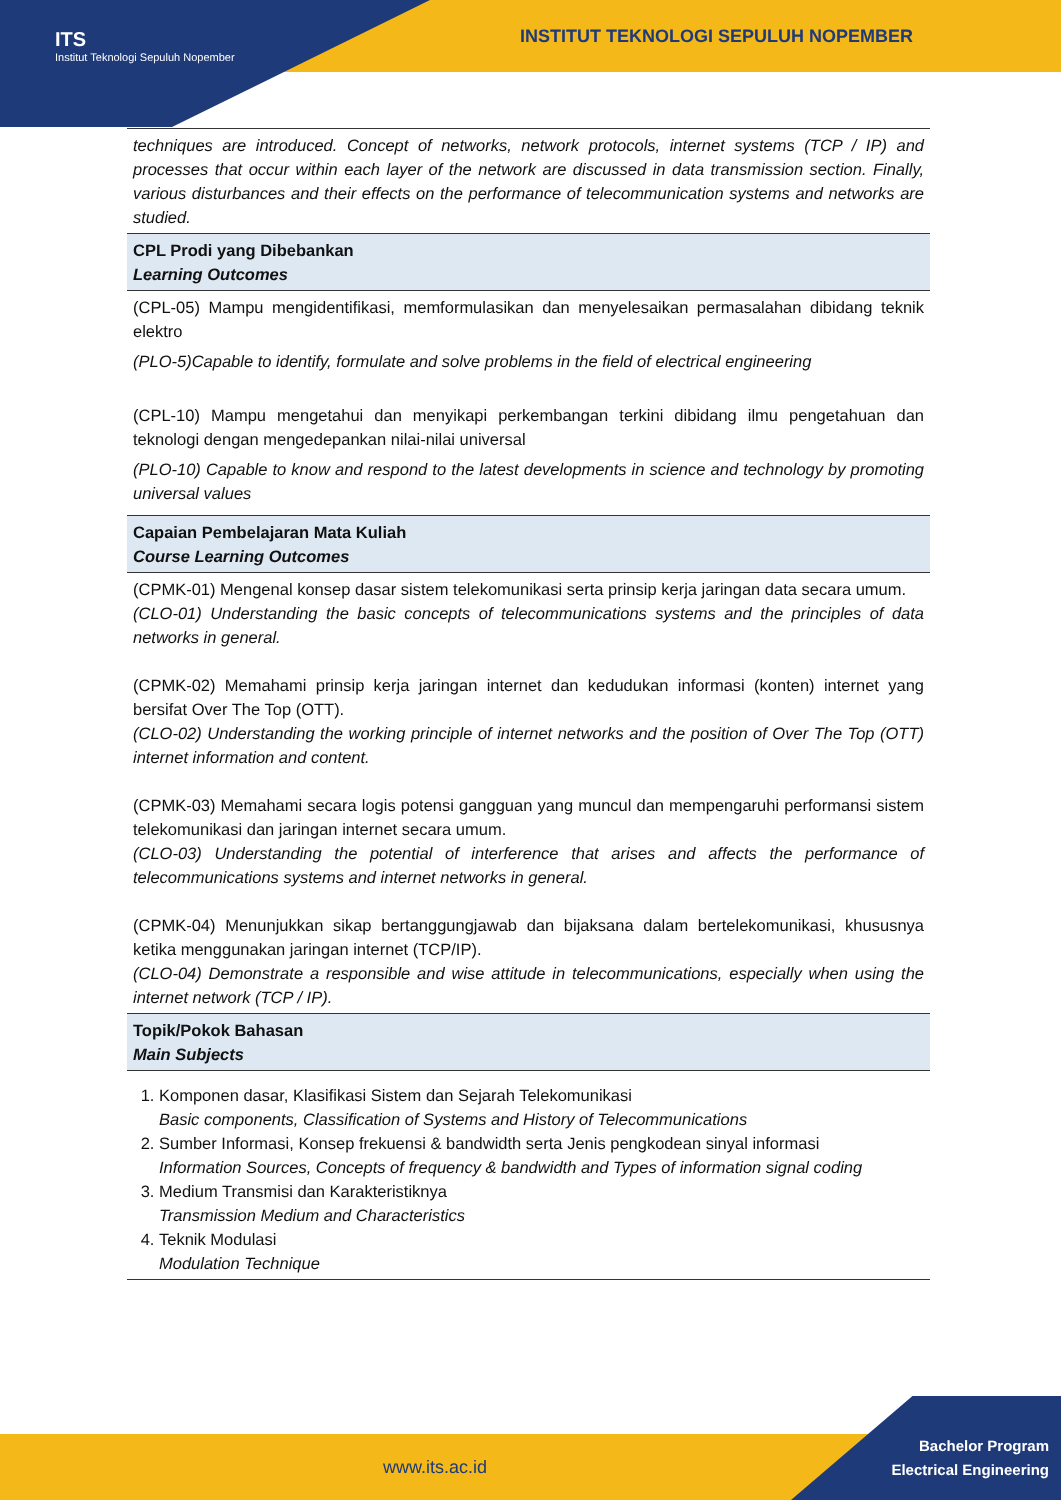ITS
Institut Teknologi Sepuluh Nopember
INSTITUT TEKNOLOGI SEPULUH NOPEMBER
| techniques are introduced. Concept of networks, network protocols, internet systems (TCP / IP) and processes that occur within each layer of the network are discussed in data transmission section. Finally, various disturbances and their effects on the performance of telecommunication systems and networks are studied. |
| CPL Prodi yang Dibebankan Learning Outcomes |
| (CPL-05) Mampu mengidentifikasi, memformulasikan dan menyelesaikan permasalahan dibidang teknik elektro (PLO-5)Capable to identify, formulate and solve problems in the field of electrical engineering (CPL-10) Mampu mengetahui dan menyikapi perkembangan terkini dibidang ilmu pengetahuan dan teknologi dengan mengedepankan nilai-nilai universal (PLO-10) Capable to know and respond to the latest developments in science and technology by promoting universal values |
| Capaian Pembelajaran Mata Kuliah Course Learning Outcomes |
| (CPMK-01) Mengenal konsep dasar sistem telekomunikasi serta prinsip kerja jaringan data secara umum. (CLO-01) Understanding the basic concepts of telecommunications systems and the principles of data networks in general. (CPMK-02) Memahami prinsip kerja jaringan internet dan kedudukan informasi (konten) internet yang bersifat Over The Top (OTT). (CLO-02) Understanding the working principle of internet networks and the position of Over The Top (OTT) internet information and content. (CPMK-03) Memahami secara logis potensi gangguan yang muncul dan mempengaruhi performansi sistem telekomunikasi dan jaringan internet secara umum. (CLO-03) Understanding the potential of interference that arises and affects the performance of telecommunications systems and internet networks in general. (CPMK-04) Menunjukkan sikap bertanggungjawab dan bijaksana dalam bertelekomunikasi, khususnya ketika menggunakan jaringan internet (TCP/IP). (CLO-04) Demonstrate a responsible and wise attitude in telecommunications, especially when using the internet network (TCP / IP). |
| Topik/Pokok Bahasan Main Subjects |
| 1. Komponen dasar, Klasifikasi Sistem dan Sejarah Telekomunikasi Basic components, Classification of Systems and History of Telecommunications 2. Sumber Informasi, Konsep frekuensi & bandwidth serta Jenis pengkodean sinyal informasi Information Sources, Concepts of frequency & bandwidth and Types of information signal coding 3. Medium Transmisi dan Karakteristiknya Transmission Medium and Characteristics 4. Teknik Modulasi Modulation Technique |
www.its.ac.id
Bachelor Program
Electrical Engineering